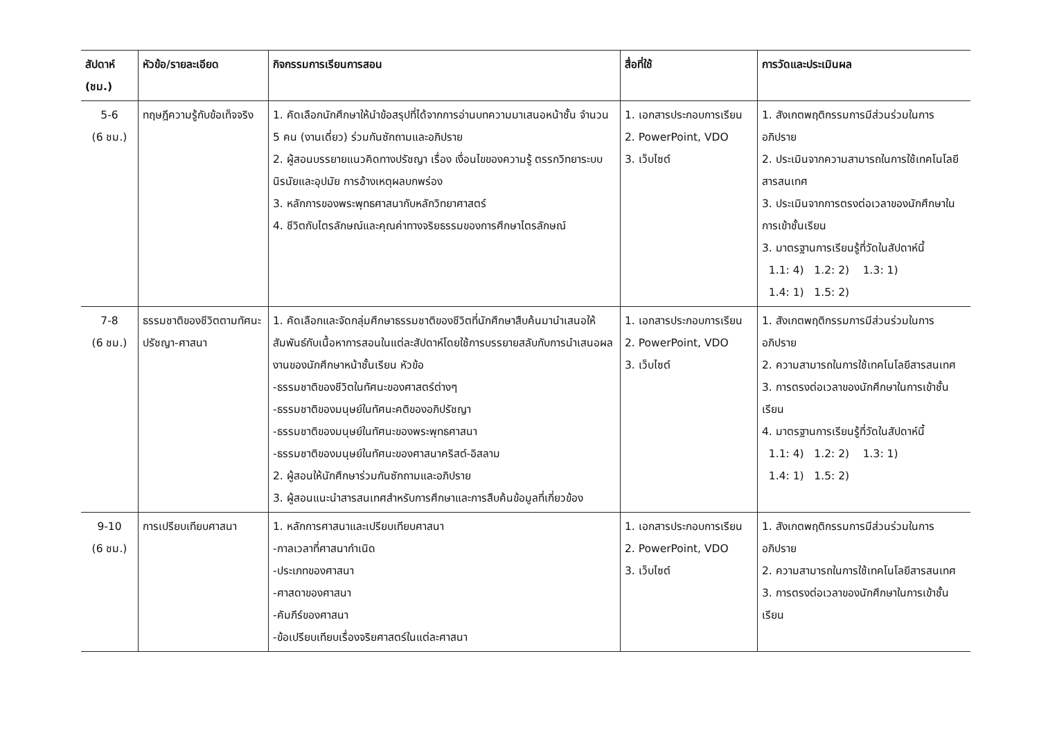| สัปดาห์ (ชม.) | หัวข้อ/รายละเอียด | กิจกรรมการเรียนการสอน | สื่อที่ใช้ | การวัดและประเมินผล |
| --- | --- | --- | --- | --- |
| 5-6 (6 ชม.) | ทฤษฎีความรู้กับข้อเท็จจริง | 1. คัดเลือกนักศึกษาให้นำข้อสรุปที่ได้จากการอ่านบทความมาเสนอหน้าชั้น จำนวน 5 คน (งานเดี่ยว) ร่วมกันซักถามและอภิปราย 2. ผู้สอนบรรยายแนวคิดทางปรัชญา เรื่อง เงื่อนไขของความรู้ ตรรกวิทยาระบบนิรนัยและอุปมัย การอ้างเหตุผลบกพร่อง 3. หลักการของพระพุทธศาสนากับหลักวิทยาศาสตร์ 4. ชีวิตกับไตรลักษณ์และคุณค่าทางจริยธรรมของการศึกษาไตรลักษณ์ | 1. เอกสารประกอบการเรียน 2. PowerPoint, VDO 3. เว็บไซต์ | 1. สังเกตพฤติกรรมการมีส่วนร่วมในการอภิปราย 2. ประเมินจากความสามารถในการใช้เทคโนโลยีสารสนเทศ 3. ประเมินจากการตรงต่อเวลาของนักศึกษาในการเข้าชั้นเรียน 3. มาตรฐานการเรียนรู้ที่วัดในสัปดาห์นี้ 1.1: 4) 1.2: 2) 1.3: 1) 1.4: 1) 1.5: 2) |
| 7-8 (6 ชม.) | ธรรมชาติของชีวิตตามทัศนะปรัชญา-ศาสนา | 1. คัดเลือกและจัดกลุ่มศึกษาธรรมชาติของชีวิตที่นักศึกษาสืบค้นมานำเสนอให้สัมพันธ์กับเนื้อหาการสอนในแต่ละสัปดาห์โดยใช้การบรรยายสลับกับการนำเสนอผลงานของนักศึกษาหน้าชั้นเรียน หัวข้อ -ธรรมชาติของชีวิตในทัศนะของศาสตร์ต่างๆ -ธรรมชาติของมนุษย์ในทัศนะคติของอภิปรัชญา -ธรรมชาติของมนุษย์ในทัศนะของพระพุทธศาสนา -ธรรมชาติของมนุษย์ในทัศนะของศาสนาคริสต์-อิสลาม 2. ผู้สอนให้นักศึกษาร่วมกันซักถามและอภิปราย 3. ผู้สอนแนะนำสารสนเทศสำหรับการศึกษาและการสืบค้นข้อมูลที่เกี่ยวข้อง | 1. เอกสารประกอบการเรียน 2. PowerPoint, VDO 3. เว็บไซต์ | 1. สังเกตพฤติกรรมการมีส่วนร่วมในการอภิปราย 2. ความสามารถในการใช้เทคโนโลยีสารสนเทศ 3. การตรงต่อเวลาของนักศึกษาในการเข้าชั้นเรียน 4. มาตรฐานการเรียนรู้ที่วัดในสัปดาห์นี้ 1.1: 4) 1.2: 2) 1.3: 1) 1.4: 1) 1.5: 2) |
| 9-10 (6 ชม.) | การเปรียบเทียบศาสนา | 1. หลักการศาสนาและเปรียบเทียบศาสนา -กาลเวลาที่ศาสนากำเนิด -ประเภทของศาสนา -ศาสดาของศาสนา -คัมภีร์ของศาสนา -ข้อเปรียบเทียบเรื่องจริยศาสตร์ในแต่ละศาสนา | 1. เอกสารประกอบการเรียน 2. PowerPoint, VDO 3. เว็บไซต์ | 1. สังเกตพฤติกรรมการมีส่วนร่วมในการอภิปราย 2. ความสามารถในการใช้เทคโนโลยีสารสนเทศ 3. การตรงต่อเวลาของนักศึกษาในการเข้าชั้นเรียน |